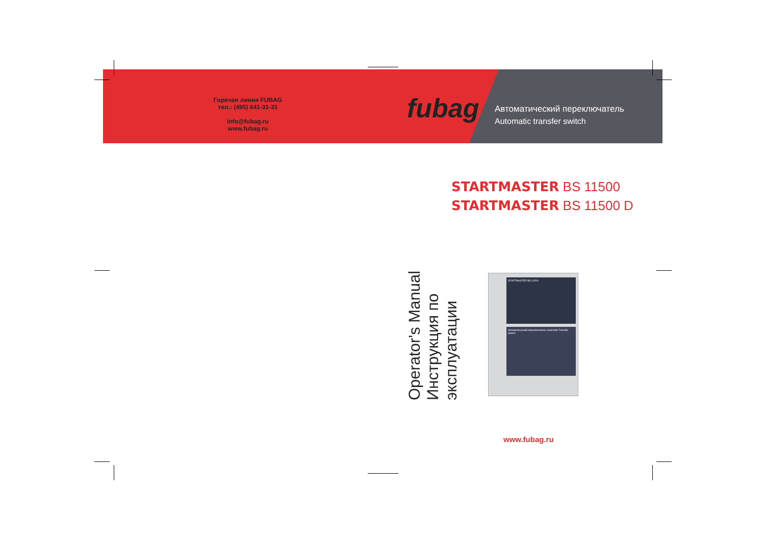Горячая линия FUBAG
тел.: (495) 641-31-31
info@fubag.ru
www.fubag.ru
fubag
Автоматический переключатель
Automatic transfer switch
STARTMASTER BS 11500
STARTMASTER BS 11500 D
Operator's Manual
Инструкция по эксплуатации
STARTMASTER BS 11500
Автоматический переключатель Automatic Transfer Switch
www.fubag.ru